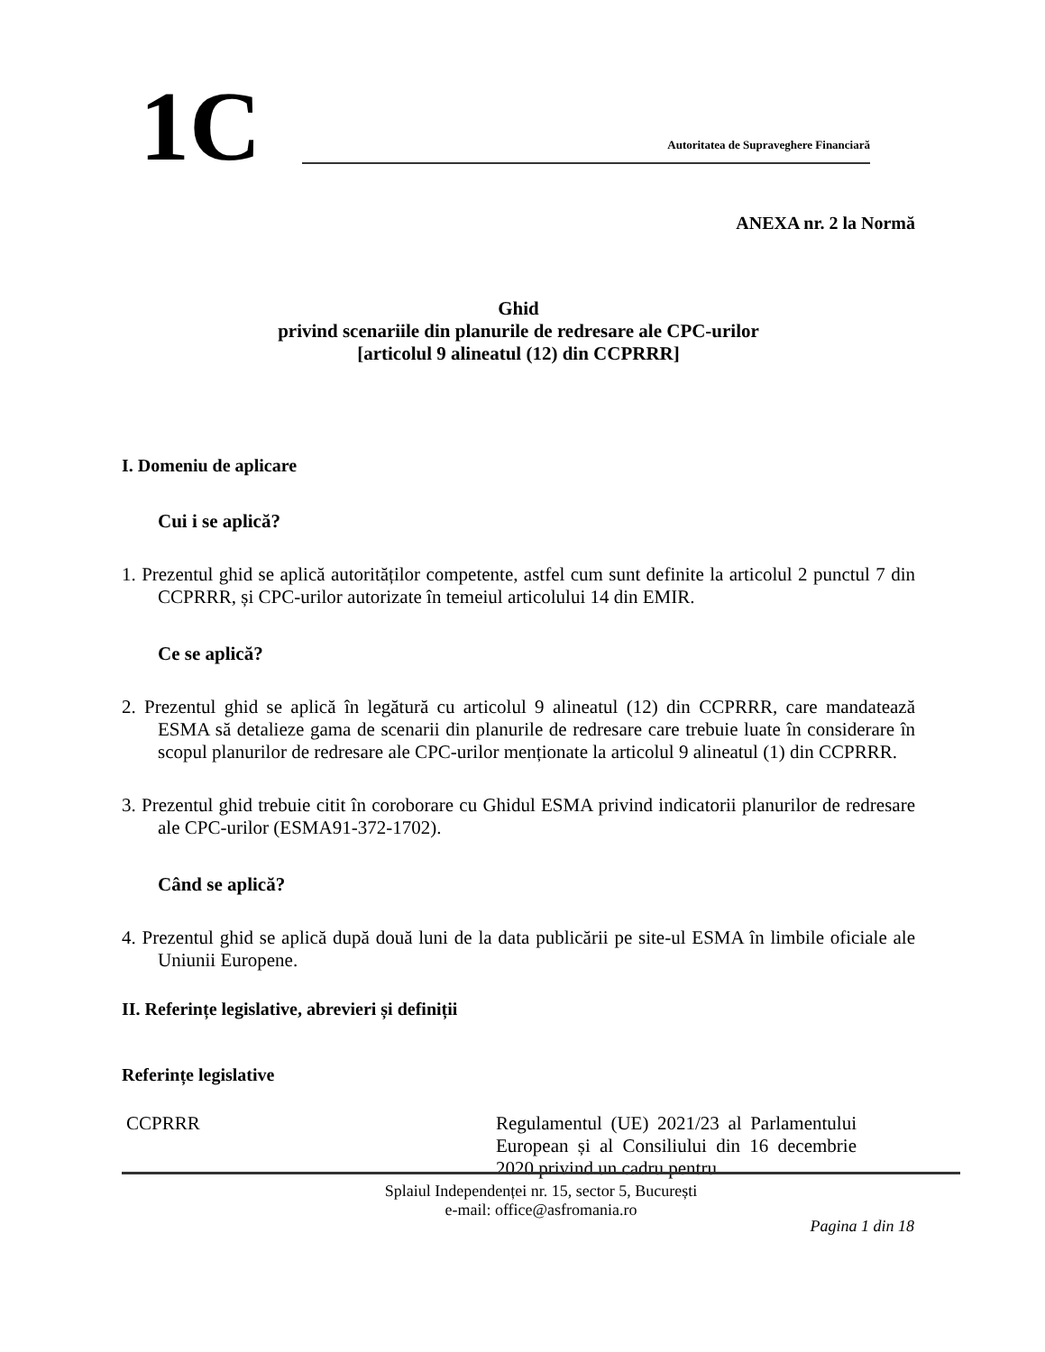1C
Autoritatea de Supraveghere Financiară
ANEXA nr. 2 la Normă
Ghid
privind scenariile din planurile de redresare ale CPC-urilor
[articolul 9 alineatul (12) din CCPRRR]
I. Domeniu de aplicare
Cui i se aplică?
1. Prezentul ghid se aplică autorităților competente, astfel cum sunt definite la articolul 2 punctul 7 din CCPRRR, și CPC-urilor autorizate în temeiul articolului 14 din EMIR.
Ce se aplică?
2. Prezentul ghid se aplică în legătură cu articolul 9 alineatul (12) din CCPRRR, care mandatează ESMA să detalieze gama de scenarii din planurile de redresare care trebuie luate în considerare în scopul planurilor de redresare ale CPC-urilor menționate la articolul 9 alineatul (1) din CCPRRR.
3. Prezentul ghid trebuie citit în coroborare cu Ghidul ESMA privind indicatorii planurilor de redresare ale CPC-urilor (ESMA91-372-1702).
Când se aplică?
4. Prezentul ghid se aplică după două luni de la data publicării pe site-ul ESMA în limbile oficiale ale Uniunii Europene.
II. Referințe legislative, abrevieri și definiții
Referințe legislative
| CCPRRR | Regulamentul (UE) 2021/23 al Parlamentului European și al Consiliului din 16 decembrie 2020 privind un cadru pentru |
Splaiul Independenței nr. 15, sector 5, București
e-mail: office@asfromania.ro
Pagina 1 din 18